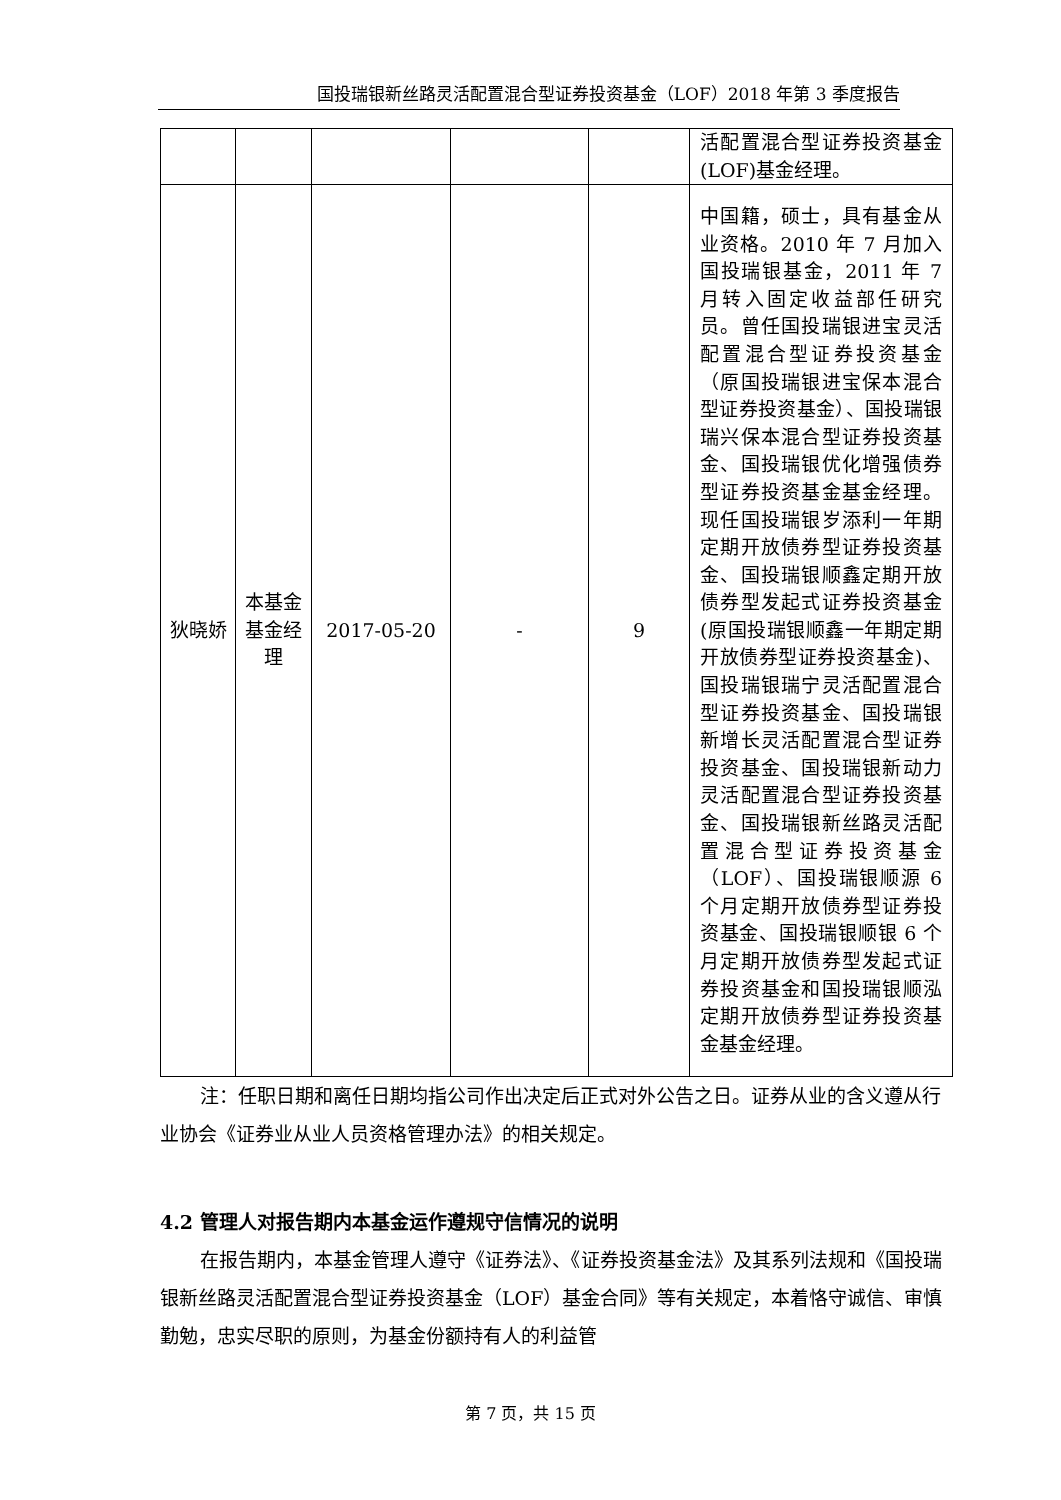国投瑞银新丝路灵活配置混合型证券投资基金（LOF）2018 年第 3 季度报告
| | | | | | 活配置混合型证券投资基金(LOF)基金经理。 |
| 狄晓娇 | 本基金基金经理 | 2017-05-20 | - | 9 | 中国籍，硕士，具有基金从业资格。2010 年 7 月加入国投瑞银基金，2011 年 7 月转入固定收益部任研究员。曾任国投瑞银进宝灵活配置混合型证券投资基金（原国投瑞银进宝保本混合型证券投资基金）、国投瑞银瑞兴保本混合型证券投资基金、国投瑞银优化增强债券型证券投资基金基金经理。现任国投瑞银岁添利一年期定期开放债券型证券投资基金、国投瑞银顺鑫定期开放债券型发起式证券投资基金(原国投瑞银顺鑫一年期定期开放债券型证券投资基金)、国投瑞银瑞宁灵活配置混合型证券投资基金、国投瑞银新增长灵活配置混合型证券投资基金、国投瑞银新动力灵活配置混合型证券投资基金、国投瑞银新丝路灵活配置混合型证券投资基金（LOF）、国投瑞银顺源 6 个月定期开放债券型证券投资基金、国投瑞银顺银 6 个月定期开放债券型发起式证券投资基金和国投瑞银顺泓定期开放债券型证券投资基金基金经理。 |
注：任职日期和离任日期均指公司作出决定后正式对外公告之日。证券从业的含义遵从行业协会《证券业从业人员资格管理办法》的相关规定。
4.2 管理人对报告期内本基金运作遵规守信情况的说明
在报告期内，本基金管理人遵守《证券法》、《证券投资基金法》及其系列法规和《国投瑞银新丝路灵活配置混合型证券投资基金（LOF）基金合同》等有关规定，本着恪守诚信、审慎勤勉，忠实尽职的原则，为基金份额持有人的利益管
第 7 页，共 15 页